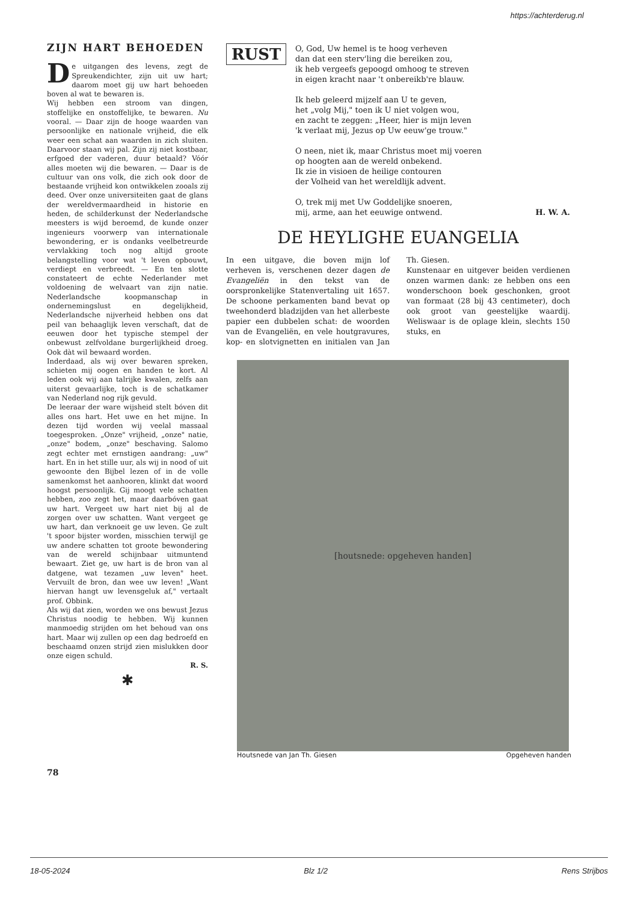https://achterderug.nl
ZIJN HART BEHOEDEN
De uitgangen des levens, zegt de Spreukendichter, zijn uit uw hart; daarom moet gij uw hart behoeden boven al wat te bewaren is.
Wij hebben een stroom van dingen, stoffelijke en onstoffelijke, te bewaren. Nu vooral. — Daar zijn de hooge waarden van persoonlijke en nationale vrijheid, die elk weer een schat aan waarden in zich sluiten. Daarvoor staan wij pal. Zijn zij niet kostbaar, erfgoed der vaderen, duur betaald? Vóór alles moeten wij die bewaren. — Daar is de cultuur van ons volk, die zich ook door de bestaande vrijheid kon ontwikkelen zooals zij deed. Over onze universiteiten gaat de glans der wereldvermaardheid in historie en heden, de schilderkunst der Nederlandsche meesters is wijd beroemd, de kunde onzer ingenieurs voorwerp van internationale bewondering, er is ondanks veelbetreurde vervlakking toch nog altijd groote belangstelling voor wat 't leven opbouwt, verdiept en verbreedt. — En ten slotte constateert de echte Nederlander met voldoening de welvaart van zijn natie. Nederlandsche koopmanschap in ondernemingslust en degelijkheid, Nederlandsche nijverheid hebben ons dat peil van behaaglijk leven verschaft, dat de eeuwen door het typische stempel der onbewust zelfvoldane burgerlijkheid droeg. Ook dàt wil bewaard worden.
Inderdaad, als wij over bewaren spreken, schieten mij oogen en handen te kort. Al leden ook wij aan talrijke kwalen, zelfs aan uiterst gevaarlijke, toch is de schatkamer van Nederland nog rijk gevuld.
De leeraar der ware wijsheid stelt bóven dit alles ons hart. Het uwe en het mijne. In dezen tijd worden wij veelal massaal toegesproken. „Onze" vrijheid, „onze" natie, „onze" bodem, „onze" beschaving. Salomo zegt echter met ernstigen aandrang: „uw" hart. En in het stille uur, als wij in nood of uit gewoonte den Bijbel lezen of in de volle samenkomst het aanhooren, klinkt dat woord hoogst persoonlijk. Gij moogt vele schatten hebben, zoo zegt het, maar daarbóven gaat uw hart. Vergeet uw hart niet bij al de zorgen over uw schatten. Want vergeet ge uw hart, dan verknoeit ge uw leven. Ge zult 't spoor bijster worden, misschien terwijl ge uw andere schatten tot groote bewondering van de wereld schijnbaar uitmuntend bewaart. Ziet ge, uw hart is de bron van al datgene, wat tezamen „uw leven" heet. Vervuilt de bron, dan wee uw leven! „Want hiervan hangt uw levensgeluk af," vertaalt prof. Obbink.
Als wij dat zien, worden we ons bewust Jezus Christus noodig te hebben. Wij kunnen manmoedig strijden om het behoud van ons hart. Maar wij zullen op een dag bedroefd en beschaamd onzen strijd zien mislukken door onze eigen schuld.
R. S.
✱
RUST
O, God, Uw hemel is te hoog verheven
dan dat een sterv'ling die bereiken zou,
ik heb vergeefs gepoogd omhoog te streven
in eigen kracht naar 't onbereikb're blauw.
Ik heb geleerd mijzelf aan U te geven,
het „volg Mij," toen ik U niet volgen wou,
en zacht te zeggen: „Heer, hier is mijn leven
'k verlaat mij, Jezus op Uw eeuw'ge trouw."
O neen, niet ik, maar Christus moet mij voeren
op hoogten aan de wereld onbekend.
Ik zie in visioen de heilige contouren
der Volheid van het wereldlijk advent.
O, trek mij met Uw Goddelijke snoeren,
mij, arme, aan het eeuwige ontwend. H. W. A.
DE HEYLIGHE EUANGELIA
In een uitgave, die boven mijn lof verheven is, verschenen dezer dagen de Evangeliën in den tekst van de oorspronkelijke Statenvertaling uit 1657. De schoone perkamenten band bevat op tweehonderd bladzijden van het allerbeste papier een dubbelen schat: de woorden van de Evangeliën, en vele houtgravures, kop- en slotvignetten en initialen van Jan Th. Giesen.
Kunstenaar en uitgever beiden verdienen onzen warmen dank: ze hebben ons een wonderschoon boek geschonken, groot van formaat (28 bij 43 centimeter), doch ook groot van geestelijke waardij. Weliswaar is de oplage klein, slechts 150 stuks, en
[houtsnede: opgeheven handen]
Houtsnede van Jan Th. Giesen Opgeheven handen
78
18-05-2024 Blz 1/2 Rens Strijbos